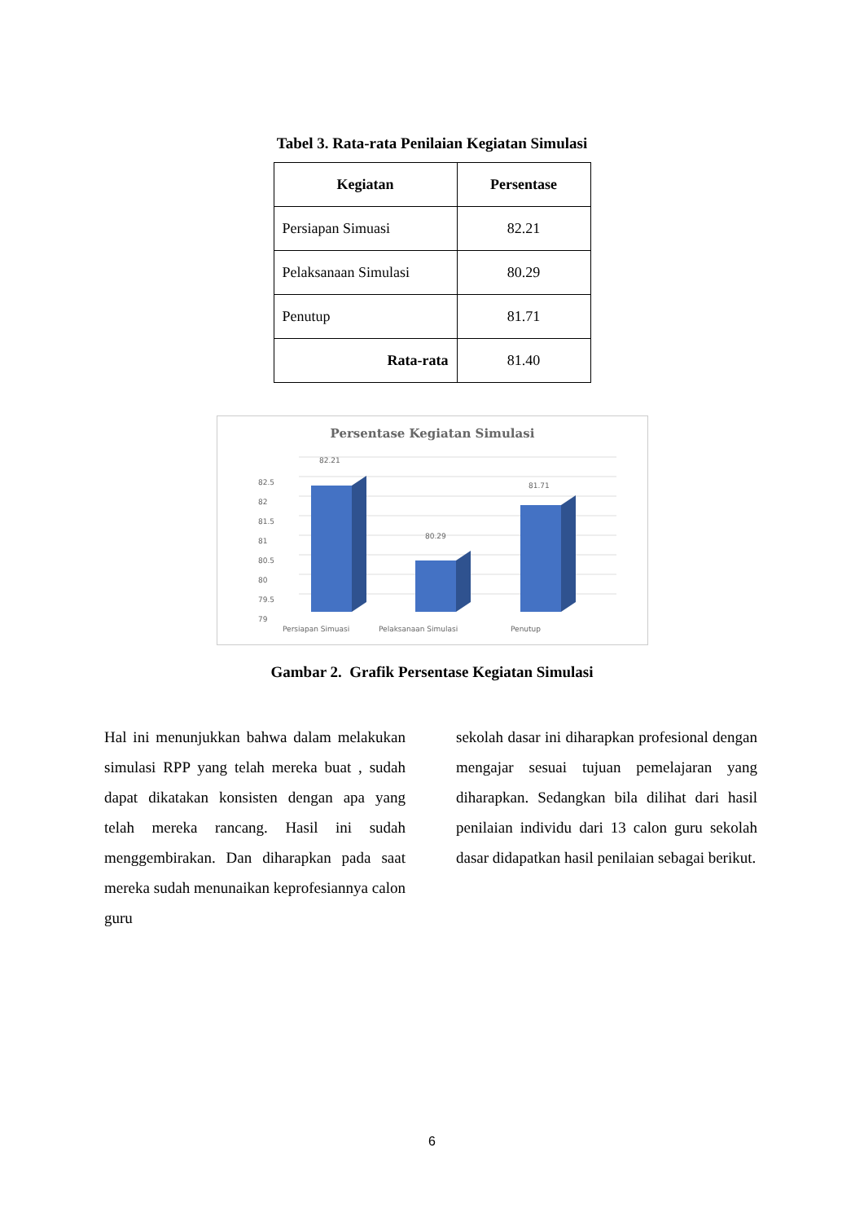Tabel 3. Rata-rata Penilaian Kegiatan Simulasi
| Kegiatan | Persentase |
| --- | --- |
| Persiapan Simuasi | 82.21 |
| Pelaksanaan Simulasi | 80.29 |
| Penutup | 81.71 |
| Rata-rata | 81.40 |
Persentase Kegiatan Simulasi
82.5
82
81.5
81
80.5
80
79.5
79
82.21
80.29
81.71
Persiapan Simuasi
Pelaksanaan Simulasi
Penutup
Gambar 2. Grafik Persentase Kegiatan Simulasi
Hal ini menunjukkan bahwa dalam melakukan simulasi RPP yang telah mereka buat , sudah dapat dikatakan konsisten dengan apa yang telah mereka rancang. Hasil ini sudah menggembirakan. Dan diharapkan pada saat mereka sudah menunaikan keprofesiannya calon guru
sekolah dasar ini diharapkan profesional dengan mengajar sesuai tujuan pemelajaran yang diharapkan. Sedangkan bila dilihat dari hasil penilaian individu dari 13 calon guru sekolah dasar didapatkan hasil penilaian sebagai berikut.
6